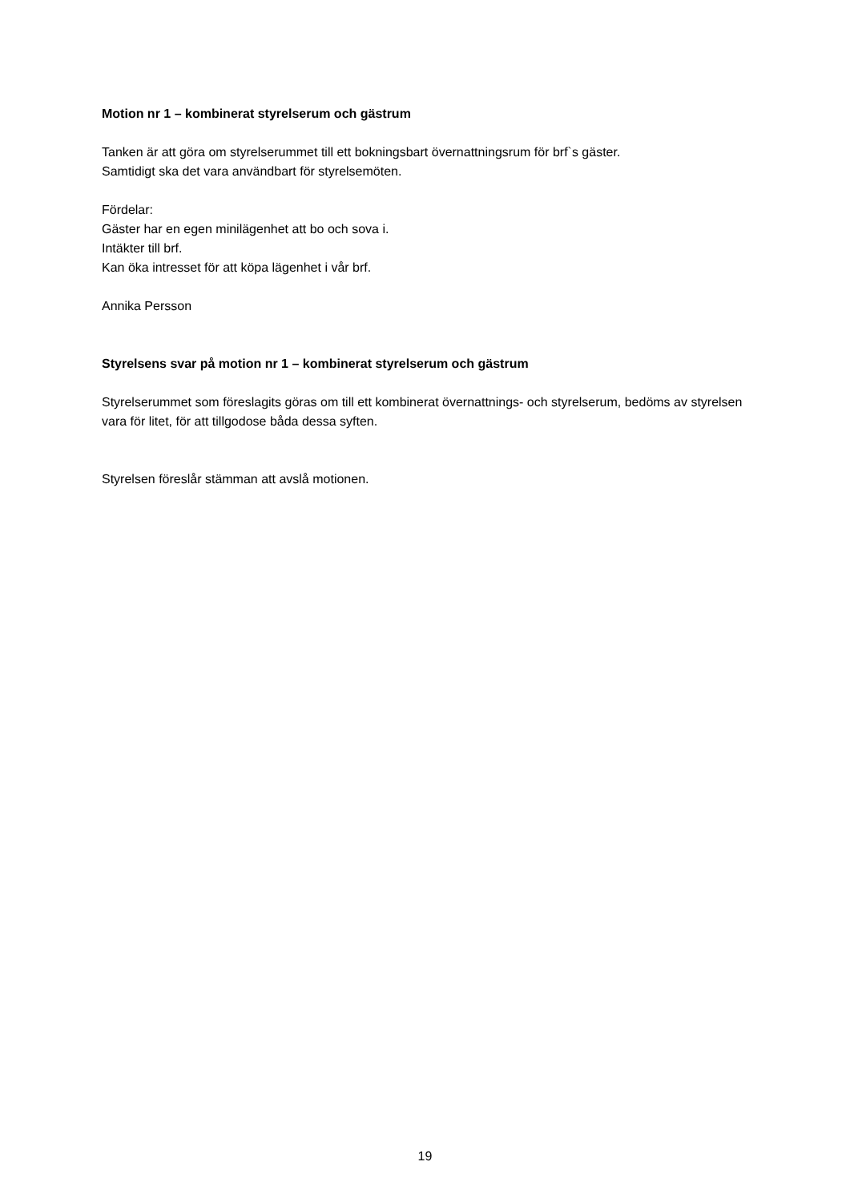Motion nr 1 – kombinerat styrelserum och gästrum
Tanken är att göra om styrelserummet till ett bokningsbart övernattningsrum för brf`s gäster.
Samtidigt ska det vara användbart för styrelsemöten.
Fördelar:
Gäster har en egen minilägenhet att bo och sova i.
Intäkter till brf.
Kan öka intresset för att köpa lägenhet i vår brf.
Annika Persson
Styrelsens svar på motion nr 1 – kombinerat styrelserum och gästrum
Styrelserummet som föreslagits göras om till ett kombinerat övernattnings- och styrelserum, bedöms av styrelsen vara för litet, för att tillgodose båda dessa syften.
Styrelsen föreslår stämman att avslå motionen.
19